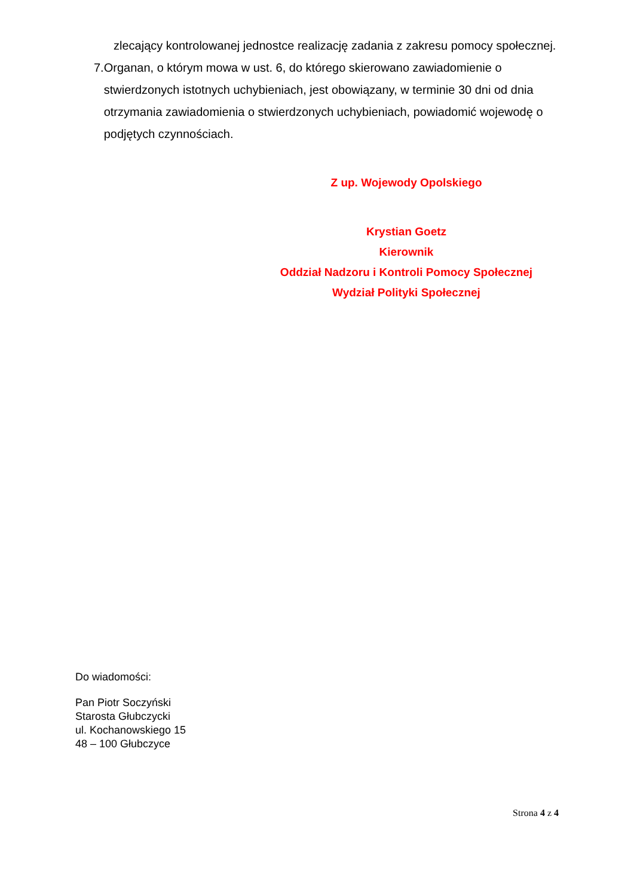zlecający kontrolowanej jednostce realizację zadania z zakresu pomocy społecznej.
7. Organan, o którym mowa w ust. 6, do którego skierowano zawiadomienie o stwierdzonych istotnych uchybieniach, jest obowiązany, w terminie 30 dni od dnia otrzymania zawiadomienia o stwierdzonych uchybieniach, powiadomić wojewodę o podjętych czynnościach.
Z up. Wojewody Opolskiego
Krystian Goetz
Kierownik
Oddział Nadzoru i Kontroli Pomocy Społecznej
Wydział Polityki Społecznej
Do wiadomości:
Pan Piotr Soczyński
Starosta Głubczycki
ul. Kochanowskiego 15
48 – 100 Głubczyce
Strona 4 z 4